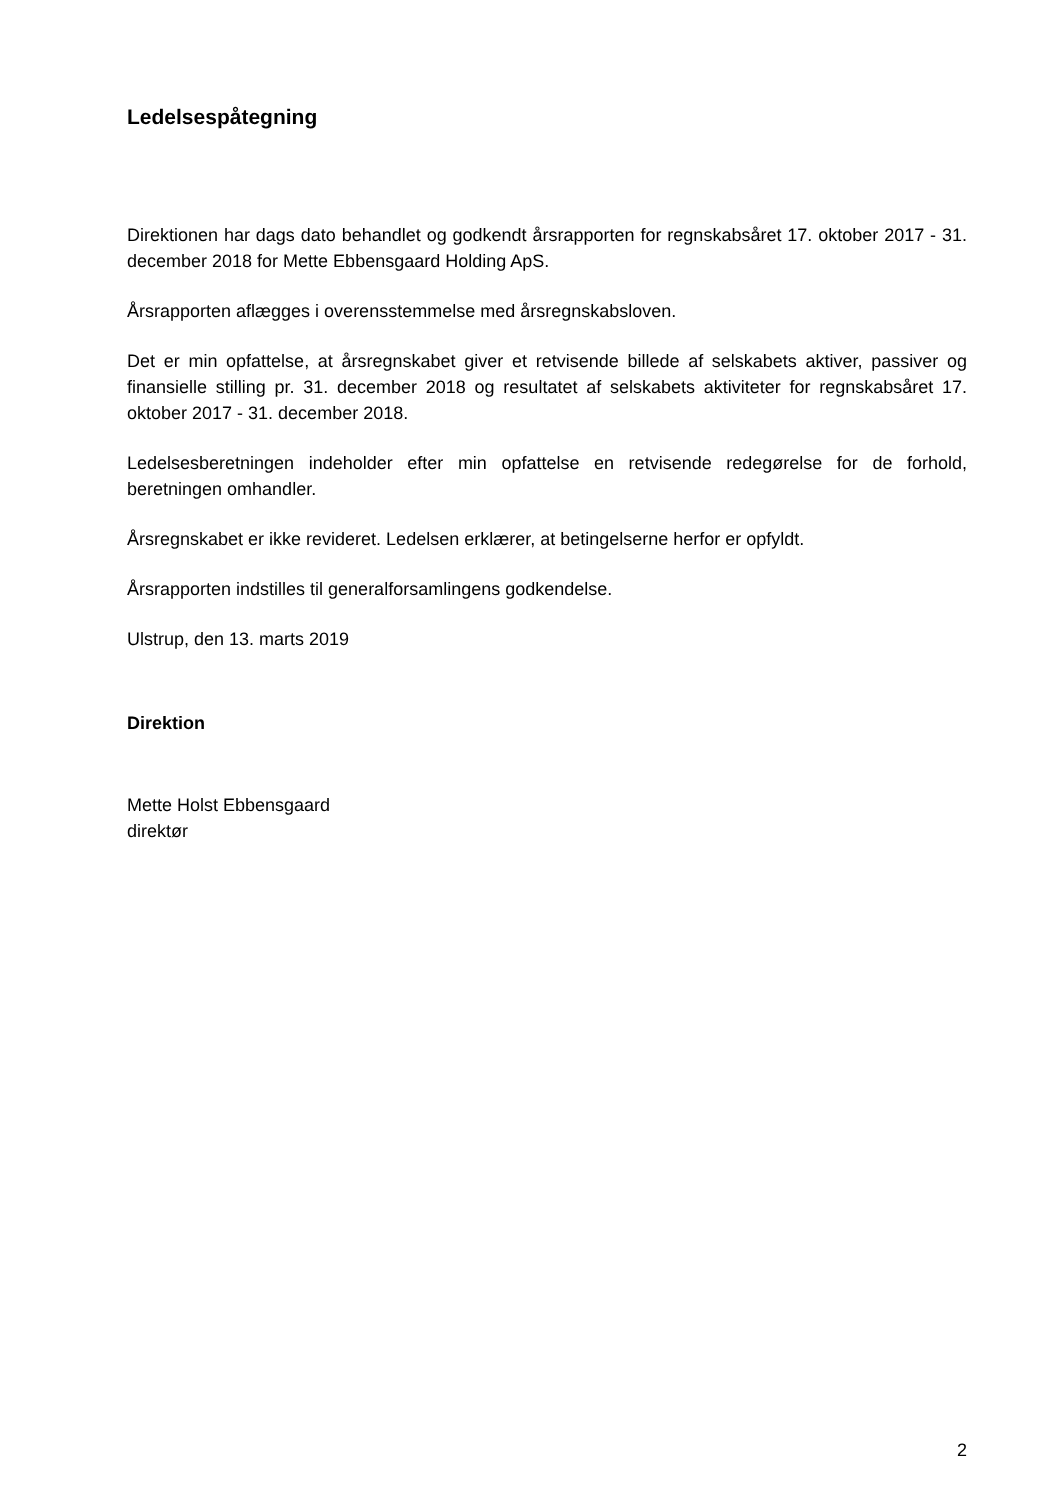Ledelsespåtegning
Direktionen har dags dato behandlet og godkendt årsrapporten for regnskabsåret 17. oktober 2017 - 31. december 2018 for Mette Ebbensgaard Holding ApS.
Årsrapporten aflægges i overensstemmelse med årsregnskabsloven.
Det er min opfattelse, at årsregnskabet giver et retvisende billede af selskabets aktiver, passiver og finansielle stilling pr. 31. december 2018 og resultatet af selskabets aktiviteter for regnskabsåret 17. oktober 2017 - 31. december 2018.
Ledelsesberetningen indeholder efter min opfattelse en retvisende redegørelse for de forhold, beretningen omhandler.
Årsregnskabet er ikke revideret. Ledelsen erklærer, at betingelserne herfor er opfyldt.
Årsrapporten indstilles til generalforsamlingens godkendelse.
Ulstrup, den 13. marts 2019
Direktion
Mette Holst Ebbensgaard
direktør
2